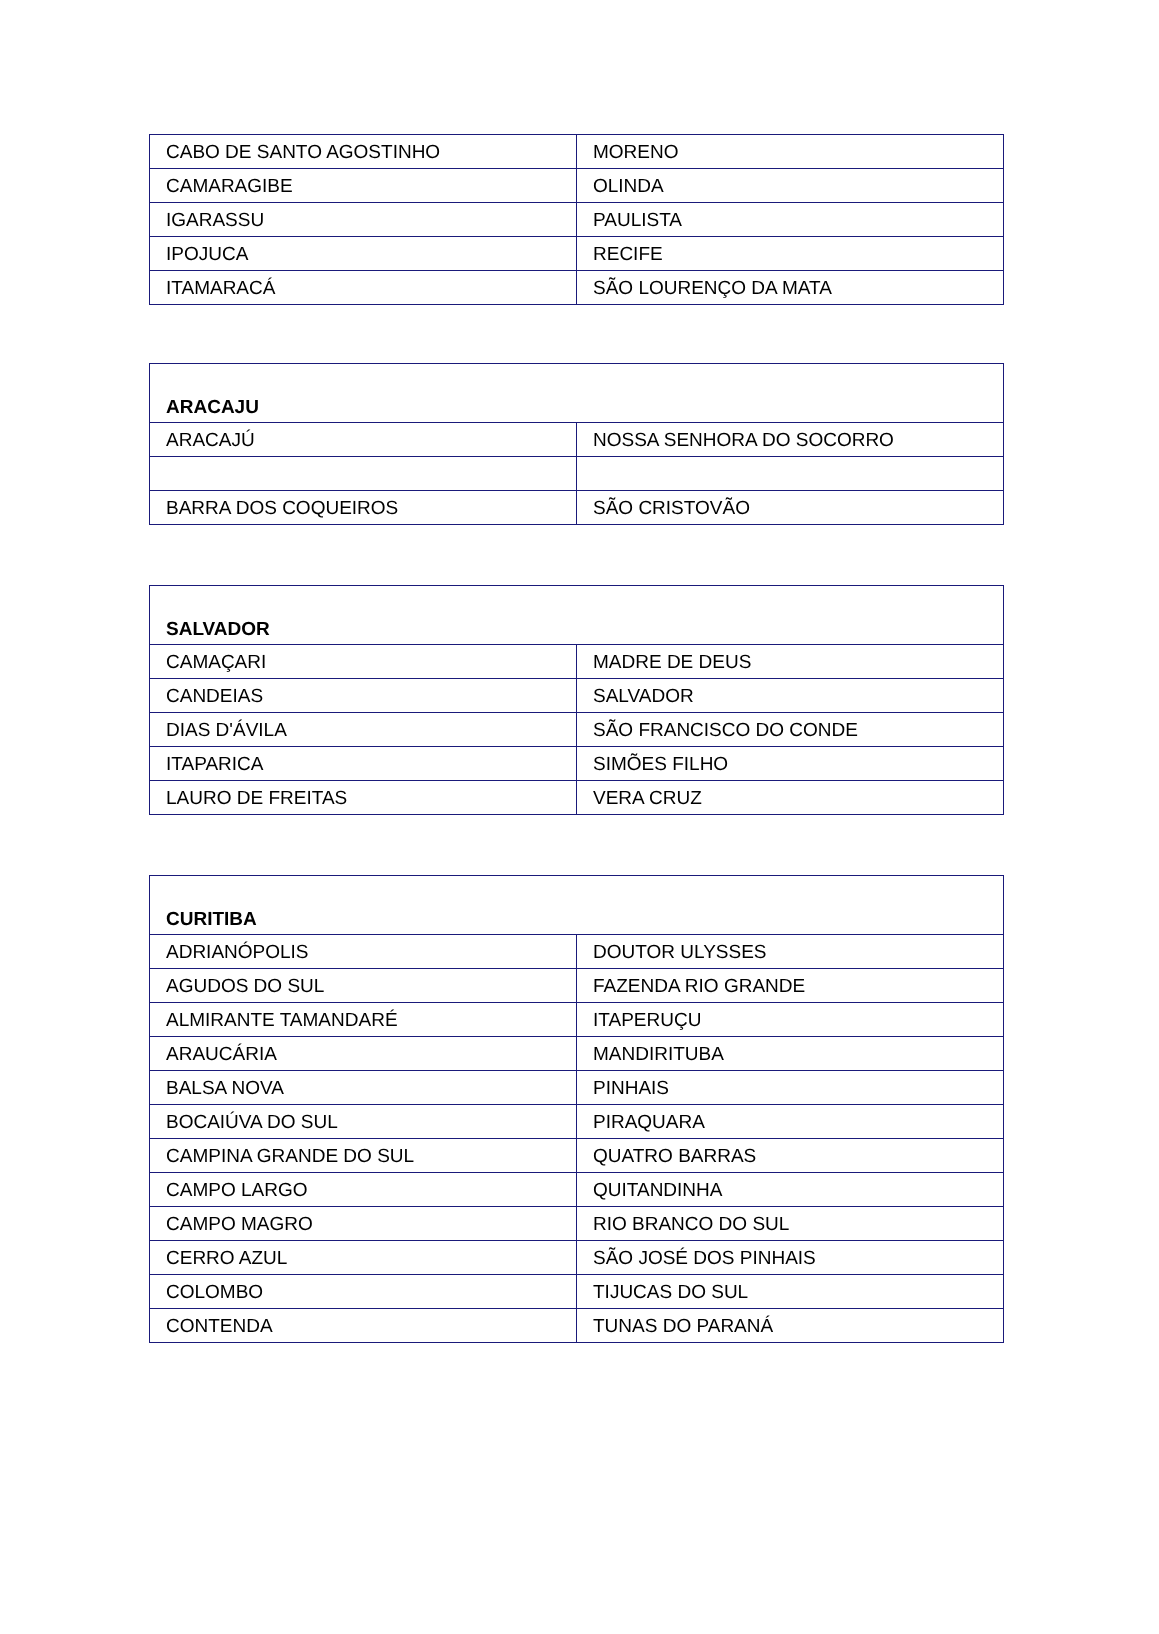| CABO DE SANTO AGOSTINHO | MORENO |
| CAMARAGIBE | OLINDA |
| IGARASSU | PAULISTA |
| IPOJUCA | RECIFE |
| ITAMARACÁ | SÃO LOURENÇO DA MATA |
| ARACAJU | |
| --- | --- |
| ARACAJÚ | NOSSA SENHORA DO SOCORRO |
| BARRA DOS COQUEIROS | SÃO CRISTOVÃO |
| SALVADOR | |
| --- | --- |
| CAMAÇARI | MADRE DE DEUS |
| CANDEIAS | SALVADOR |
| DIAS D'ÁVILA | SÃO FRANCISCO DO CONDE |
| ITAPARICA | SIMÕES FILHO |
| LAURO DE FREITAS | VERA CRUZ |
| CURITIBA | |
| --- | --- |
| ADRIANÓPOLIS | DOUTOR ULYSSES |
| AGUDOS DO SUL | FAZENDA RIO GRANDE |
| ALMIRANTE TAMANDARÉ | ITAPERUÇU |
| ARAUCÁRIA | MANDIRITUBA |
| BALSA NOVA | PINHAIS |
| BOCAIÚVA DO SUL | PIRAQUARA |
| CAMPINA GRANDE DO SUL | QUATRO BARRAS |
| CAMPO LARGO | QUITANDINHA |
| CAMPO MAGRO | RIO BRANCO DO SUL |
| CERRO AZUL | SÃO JOSÉ DOS PINHAIS |
| COLOMBO | TIJUCAS DO SUL |
| CONTENDA | TUNAS DO PARANÁ |